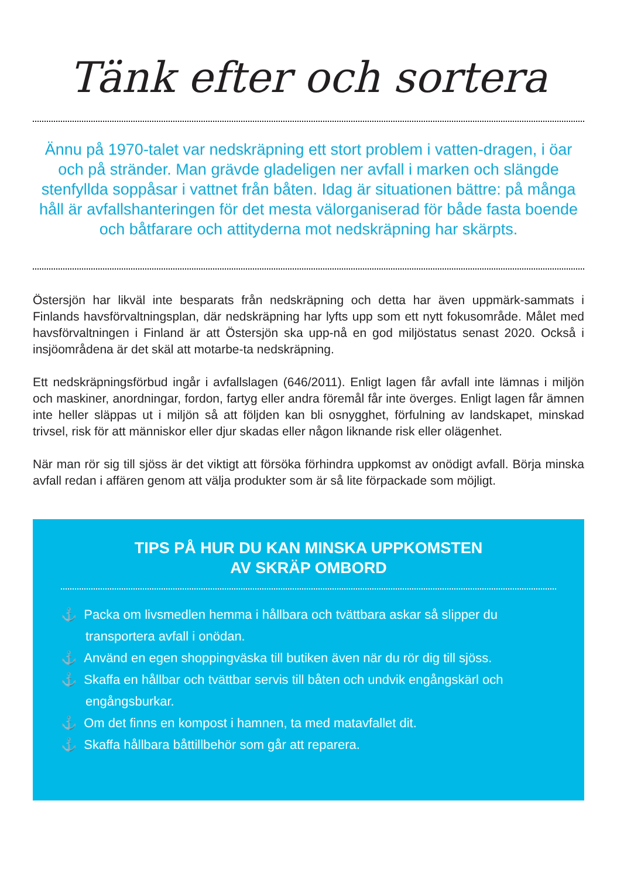Tänk efter och sortera
Ännu på 1970-talet var nedskräpning ett stort problem i vatten-dragen, i öar och på stränder. Man grävde gladeligen ner avfall i marken och slängde stenfyllda soppåsar i vattnet från båten. Idag är situationen bättre: på många håll är avfallshanteringen för det mesta välorganiserad för både fasta boende och båtfarare och attityderna mot nedskräpning har skärpts.
Östersjön har likväl inte besparats från nedskräpning och detta har även uppmärk-sammats i Finlands havsförvaltningsplan, där nedskräpning har lyfts upp som ett nytt fokusområde. Målet med havsförvaltningen i Finland är att Östersjön ska upp-nå en god miljöstatus senast 2020. Också i insjöområdena är det skäl att motarbe-ta nedskräpning.
Ett nedskräpningsförbud ingår i avfallslagen (646/2011). Enligt lagen får avfall inte lämnas i miljön och maskiner, anordningar, fordon, fartyg eller andra föremål får inte överges. Enligt lagen får ämnen inte heller släppas ut i miljön så att följden kan bli osnygghet, förfulning av landskapet, minskad trivsel, risk för att människor eller djur skadas eller någon liknande risk eller olägenhet.
När man rör sig till sjöss är det viktigt att försöka förhindra uppkomst av onödigt avfall. Börja minska avfall redan i affären genom att välja produkter som är så lite förpackade som möjligt.
TIPS PÅ HUR DU KAN MINSKA UPPKOMSTEN
AV SKRÄP OMBORD
⚓ Packa om livsmedlen hemma i hållbara och tvättbara askar så slipper du transportera avfall i onödan.
⚓ Använd en egen shoppingväska till butiken även när du rör dig till sjöss.
⚓ Skaffa en hållbar och tvättbar servis till båten och undvik engångskärl och engångsburkar.
⚓ Om det finns en kompost i hamnen, ta med matavfallet dit.
⚓ Skaffa hållbara båttillbehör som går att reparera.